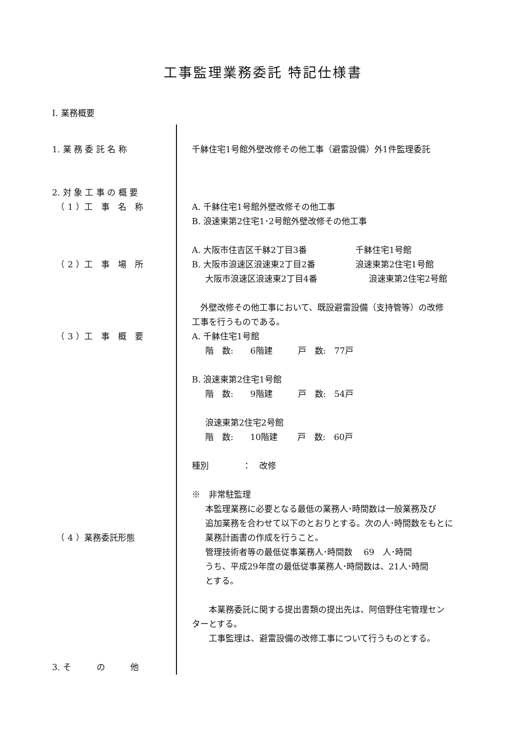工事監理業務委託 特記仕様書
Ⅰ. 業務概要
1. 業 務 委 託 名 称
2. 対 象 工 事 の 概 要
　（ 1 ）工　事　名　称
　（ 2 ）工　事　場　所
　（ 3 ）工　事　概　要
　（ 4 ）業務委託形態
3. そ　　　の　　　他
千躰住宅1号館外壁改修その他工事（避雷設備）外1件監理委託
　
A. 千躰住宅1号館外壁改修その他工事
B. 浪速東第2住宅1･2号館外壁改修その他工事
A. 大阪市住吉区千躰2丁目3番 千躰住宅1号館
B. 大阪市浪速区浪速東2丁目2番 浪速東第2住宅1号館
大阪市浪速区浪速東2丁目4番 浪速東第2住宅2号館
　外壁改修その他工事において、既設避雷設備（支持管等）の改修
工事を行うものである。
A. 千躰住宅1号館
階　数:　　6階建　　　戸　数:　77戸
B. 浪速東第2住宅1号館
階　数:　　9階建　　　戸　数:　54戸
浪速東第2住宅2号館
階　数:　　10階建　　 戸　数:　60戸
種別　　　　：　改修
※　非常駐監理
本監理業務に必要となる最低の業務人･時間数は一般業務及び
追加業務を合わせて以下のとおりとする。次の人･時間数をもとに
業務計画書の作成を行うこと。
管理技術者等の最低従事業務人･時間数　 69　人･時間
うち、平成29年度の最低従事業務人･時間数は、21人･時間
とする。
　　本業務委託に関する提出書類の提出先は、阿倍野住宅管理セン
ターとする。
　　工事監理は、避雷設備の改修工事について行うものとする。